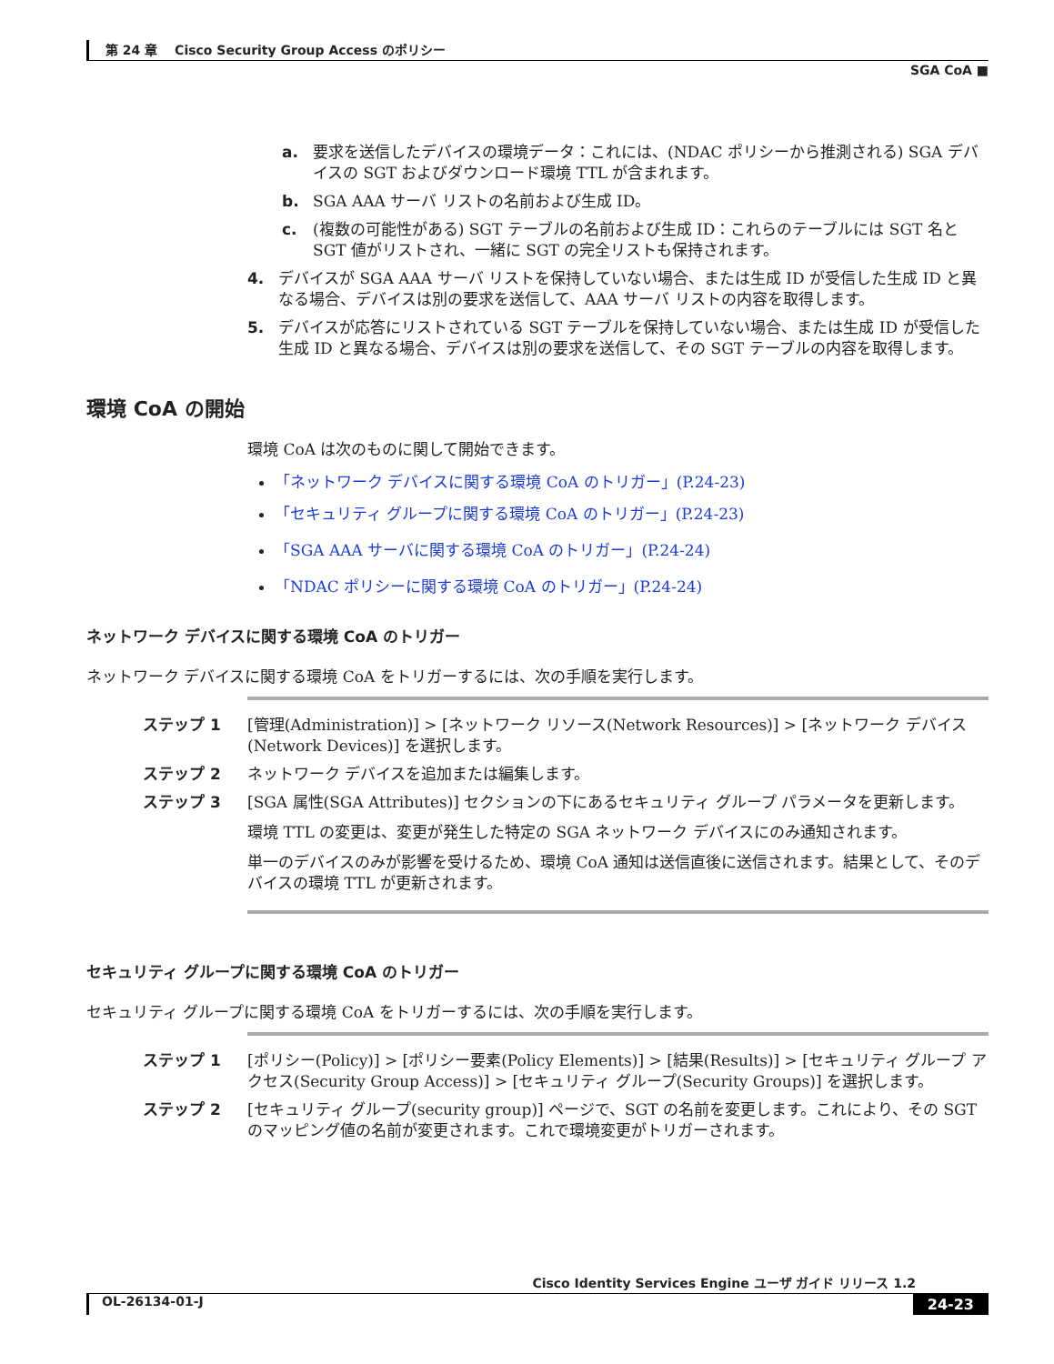第 24 章　 Cisco Security Group Access のポリシー
SGA CoA ■
a. 要求を送信したデバイスの環境データ：これには、(NDAC ポリシーから推測される) SGA デバイスの SGT およびダウンロード環境 TTL が含まれます。
b. SGA AAA サーバ リストの名前および生成 ID。
c. (複数の可能性がある) SGT テーブルの名前および生成 ID：これらのテーブルには SGT 名と SGT 値がリストされ、一緒に SGT の完全リストも保持されます。
4. デバイスが SGA AAA サーバ リストを保持していない場合、または生成 ID が受信した生成 ID と異なる場合、デバイスは別の要求を送信して、AAA サーバ リストの内容を取得します。
5. デバイスが応答にリストされている SGT テーブルを保持していない場合、または生成 ID が受信した生成 ID と異なる場合、デバイスは別の要求を送信して、その SGT テーブルの内容を取得します。
環境 CoA の開始
環境 CoA は次のものに関して開始できます。
「ネットワーク デバイスに関する環境 CoA のトリガー」(P.24-23)
「セキュリティ グループに関する環境 CoA のトリガー」(P.24-23)
「SGA AAA サーバに関する環境 CoA のトリガー」(P.24-24)
「NDAC ポリシーに関する環境 CoA のトリガー」(P.24-24)
ネットワーク デバイスに関する環境 CoA のトリガー
ネットワーク デバイスに関する環境 CoA をトリガーするには、次の手順を実行します。
ステップ 1 [管理(Administration)] > [ネットワーク リソース(Network Resources)] > [ネットワーク デバイス(Network Devices)] を選択します。
ステップ 2 ネットワーク デバイスを追加または編集します。
ステップ 3 [SGA 属性(SGA Attributes)] セクションの下にあるセキュリティ グループ パラメータを更新します。
環境 TTL の変更は、変更が発生した特定の SGA ネットワーク デバイスにのみ通知されます。
単一のデバイスのみが影響を受けるため、環境 CoA 通知は送信直後に送信されます。結果として、そのデバイスの環境 TTL が更新されます。
セキュリティ グループに関する環境 CoA のトリガー
セキュリティ グループに関する環境 CoA をトリガーするには、次の手順を実行します。
ステップ 1 [ポリシー(Policy)] > [ポリシー要素(Policy Elements)] > [結果(Results)] > [セキュリティ グループ アクセス(Security Group Access)] > [セキュリティ グループ(Security Groups)] を選択します。
ステップ 2 [セキュリティ グループ(security group)] ページで、SGT の名前を変更します。これにより、その SGT のマッピング値の名前が変更されます。これで環境変更がトリガーされます。
Cisco Identity Services Engine ユーザ ガイド リリース 1.2
OL-26134-01-J 24-23